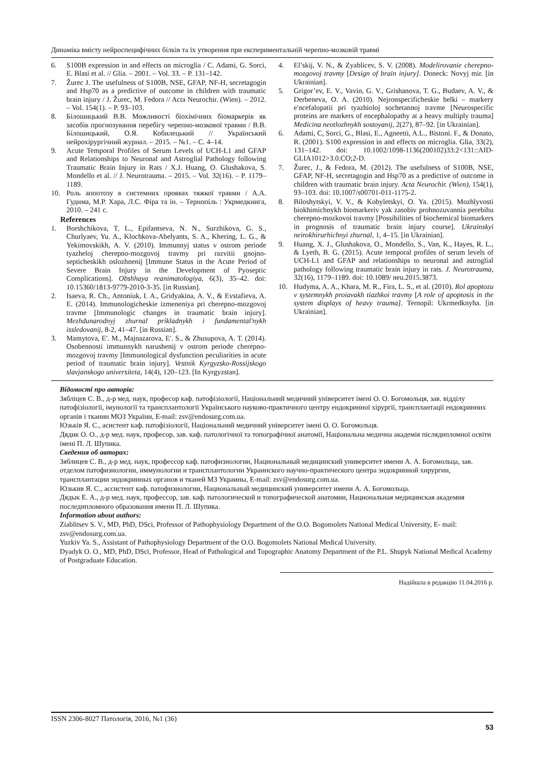Динаміка вмісту нейроспецифічних білків та їх утворення при експериментальній черепно-мозковій травмі
6. S100B expression in and effects on microglia / C. Adami, G. Sorci, E. Blasi et al. // Glia. – 2001. – Vol. 33. – P. 131–142.
7. Žurec J. The usefulness of S100B, NSE, GFAP, NF-H, secretagogin and Hsp70 as a predictive of outcome in children with traumatic brain injury / J. Žurec, M. Fedora // Acta Neurochir. (Wien). – 2012. – Vol. 154(1). – P. 93–103.
8. Білошицький В.В. Можливості біохімічних біомаркерів як засобів прогнозування перебігу черепно-мозкової травми / В.В. Білошицький, О.Я. Кобилецький // Український нейрохірургічний журнал. – 2015. – №1. – С. 4–14.
9. Acute Temporal Profiles of Serum Levels of UCH-L1 and GFAP and Relationships to Neuronal and Astroglial Pathology following Traumatic Brain Injury in Rats / X.J. Huang, O. Glushakova, S. Mondello et al. // J. Neurotrauma. – 2015. – Vol. 32(16). – P. 1179–1189.
10. Роль апоптозу в системних проявах тяжкої травми / А.А. Гудима, М.Р. Хара, Л.С. Фіра та ін. – Тернопіль : Укрмедкнига, 2010. – 241 с.
References
1. Borshchikova, T. L., Epifantseva, N. N., Surzhikova, G. S., Churlyaev, Yu. A., Klochkova-Abelyants, S. A., Khering, L. G., & Yekimovskikh, A. V. (2010). Immunnyj status v ostrom periode tyazheloj cherepno-mozgovoj travmy pri razvitii gnojno-septicheskikh oslozhnenij [Immune Status in the Acute Period of Severe Brain Injury in the Development of Pyoseptic Complications]. Obshhaya reanimatologiya, 6(3), 35–42. doi: 10.15360/1813-9779-2010-3-35. [in Russian].
2. Isaeva, R. Ch., Antoniuk, I. A., Gridyakina, A. V., & Evstafieva, A. E. (2014). Immunologicheskie izmeneniya pri cherepno-mozgovoj travme [Immunologic changes in traumatic brain injury]. Mezhdunarodnyj zhurnal prikladnykh i fundamental'nykh issledovanij, 8-2, 41–47. [in Russian].
3. Mamytova, E′. M., Majnazarova, E′. S., & Zhusupova, A. T. (2014). Osobennosti immunnykh narushenij v ostrom periode cherepno-mozgovoj travmy [Immunological dysfunction peculiarities in acute period of traumatic brain injury]. Vestnik Kyrgyzsko-Rossijskogo slavjanskogo universiteta, 14(4), 120–123. [In Kyrgyzstan].
4. El’skij, V. N., & Zyablicev, S. V. (2008). Modelirovanie cherepno-mozgovoj travmy [Design of brain injury]. Doneck: Novyj mir. [in Ukrainian].
5. Grigor’ev, E. V., Vavin, G. V., Grishanova, T. G., Budaev, A. V., & Derbeneva, O. A. (2010). Nejronspecificheskie belki – markery e′ncefalopatii pri tyazhioloj sochetannoj travme [Neurospecific proteins are markers of encephalopathy at a heavy multiply trauma] Medicina neotlozhnykh sostoyanij, 2(27), 87–92. [in Ukrainian].
6. Adami, C, Sorci, G., Blasi, E., Agneetti, A.L., Bistoni. F., & Donato, R. (2001). S100 expression in and effects on microglia. Glia, 33(2), 131–142. doi: 10.1002/1098-1136(200102)33:2<131::AID-GLIA1012>3.0.CO;2-D.
7. Žurec, J., & Fedora, M. (2012). The usefulness of S100B, NSE, GFAP, NF-H, secretagogin and Hsp70 as a predictive of outcome in children with traumatic brain injury. Acta Neurochir. (Wien), 154(1), 93–103. doi: 10.1007/s00701-011-1175-2.
8. Biloshytskyi, V. V., & Kobyletskyi, O. Ya. (2015). Mozhlyvosti biokhimichnykh biomarkeriv yak zasobiv prohnozuvannia perebihu cherepno-mozkovoi travmy [Possibilities of biochemical biomarkers in prognosis of traumatic brain injury course]. Ukrainskyi neirokhirurhichnyi zhurnal, 1, 4–15. [in Ukrainian].
9. Huang, X. J., Glushakova, O., Mondello, S., Van, K., Hayes, R. L., & Lyeth, B. G. (2015). Acute temporal profiles of serum levels of UCH-L1 and GFAP and relationships to neuronal and astroglial pathology following traumatic brain injury in rats. J. Neurotrauma, 32(16), 1179–1189. doi: 10.1089/ neu.2015.3873.
10. Hudyma, A. A., Khara, M. R., Fira, L. S., et al. (2010). Rol apoptozu v systemnykh proiavakh tiazhkoi travmy [A role of apoptosis in the system displays of heavy trauma]. Ternopil: Ukrmedknyha. [in Ukrainian].
Відомості про авторів:
Зябліцев С. В., д-р мед. наук, професор каф. патофізіології, Національний медичний університет імені О. О. Богомольця, зав. відділу патофізіології, імунології та трансплантології Українського науково-практичного центру ендокринної хірургії, трансплантації ендокринних органів і тканин МОЗ України, E-mail: zsv@endosurg.com.ua.
Юзьків Я. С., асистент каф. патофізіології, Національний медичний університет імені О. О. Богомольця.
Дядик О. О., д-р мед. наук, професор, зав. каф. патологічної та топографічної анатомії, Національна медична академія післядипломної освіти імені П. Л. Шупика.
Сведения об авторах:
Зяблицев С. В., д-р мед. наук, профессор каф. патофизиологии, Национальный медицинский университет имени А. А. Богомольца, зав. отделом патофизиологии, иммунологии и трансплантологии Украинского научно-практического центра эндокринной хирургии, трансплантации эндокринных органов и тканей МЗ Украины, E-mail: zsv@endosurg.com.ua.
Юзькив Я. С., ассистент каф. патофизиологии, Национальный медицинский университет имени А. А. Богомольца.
Дядык Е. А., д-р мед. наук, профессор, зав. каф. патологической и топографической анатомии, Национальная медицинская академия последипломного образования имени П. Л. Шупика.
Information about authors:
Ziablitsev S. V., MD, PhD, DSci, Professor of Pathophysiology Department of the O.O. Bogomolets National Medical University, E- mail: zsv@endosurg.com.ua.
Yuzkiv Ya. S., Assistant of Pathophysiology Department of the O.O. Bogomolets National Medical University.
Dyadyk O. O., MD, PhD, DSci, Professor, Head of Pathological and Topographic Anatomy Department of the P.L. Shupyk National Medical Academy of Postgraduate Education.
Надійшла в редакцію 11.04.2016 р.
ISSN 2306-8027 Патологія, 2016, №1 (36) 53